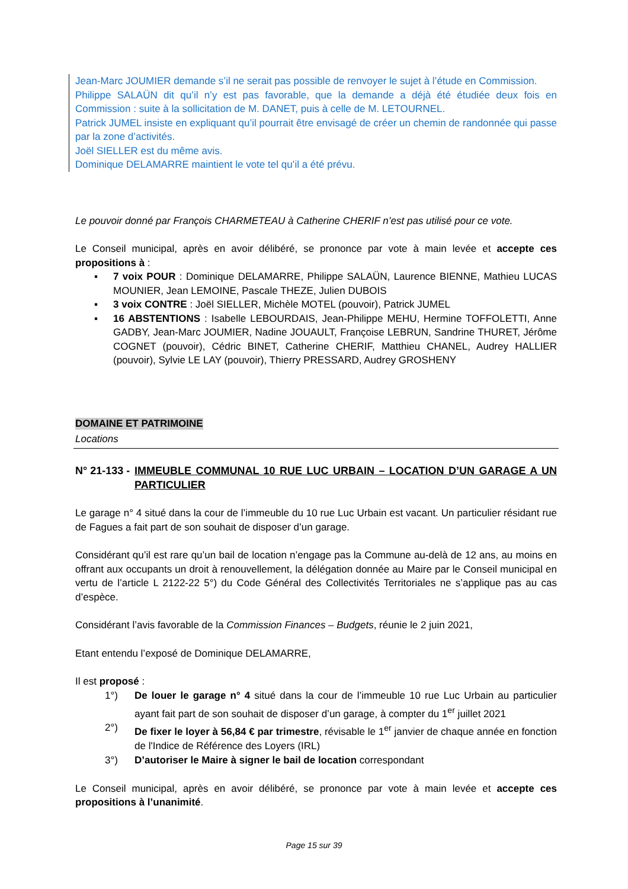Jean-Marc JOUMIER demande s’il ne serait pas possible de renvoyer le sujet à l’étude en Commission.
Philippe SALAÜN dit qu’il n’y est pas favorable, que la demande a déjà été étudiée deux fois en Commission : suite à la sollicitation de M. DANET, puis à celle de M. LETOURNEL.
Patrick JUMEL insiste en expliquant qu’il pourrait être envisagé de créer un chemin de randonnée qui passe par la zone d’activités.
Joël SIELLER est du même avis.
Dominique DELAMARRE maintient le vote tel qu’il a été prévu.
Le pouvoir donné par François CHARMETEAU à Catherine CHERIF n’est pas utilisé pour ce vote.
Le Conseil municipal, après en avoir délibéré, se prononce par vote à main levée et accepte ces propositions à :
▪ 7 voix POUR : Dominique DELAMARRE, Philippe SALAÜN, Laurence BIENNE, Mathieu LUCAS MOUNIER, Jean LEMOINE, Pascale THEZE, Julien DUBOIS
▪ 3 voix CONTRE : Joël SIELLER, Michèle MOTEL (pouvoir), Patrick JUMEL
▪ 16 ABSTENTIONS : Isabelle LEBOURDAIS, Jean-Philippe MEHU, Hermine TOFFOLETTI, Anne GADBY, Jean-Marc JOUMIER, Nadine JOUAULT, Françoise LEBRUN, Sandrine THURET, Jérôme COGNET (pouvoir), Cédric BINET, Catherine CHERIF, Matthieu CHANEL, Audrey HALLIER (pouvoir), Sylvie LE LAY (pouvoir), Thierry PRESSARD, Audrey GROSHENY
DOMAINE ET PATRIMOINE
Locations
N° 21-133 - IMMEUBLE COMMUNAL 10 RUE LUC URBAIN – LOCATION D’UN GARAGE A UN PARTICULIER
Le garage n° 4 situé dans la cour de l’immeuble du 10 rue Luc Urbain est vacant. Un particulier résidant rue de Fagues a fait part de son souhait de disposer d’un garage.
Considérant qu’il est rare qu’un bail de location n’engage pas la Commune au-delà de 12 ans, au moins en offrant aux occupants un droit à renouvellement, la délégation donnée au Maire par le Conseil municipal en vertu de l’article L 2122-22 5°) du Code Général des Collectivités Territoriales ne s’applique pas au cas d’espèce.
Considérant l’avis favorable de la Commission Finances – Budgets, réunie le 2 juin 2021,
Etant entendu l’exposé de Dominique DELAMARRE,
Il est proposé :
1°) De louer le garage n° 4 situé dans la cour de l’immeuble 10 rue Luc Urbain au particulier ayant fait part de son souhait de disposer d’un garage, à compter du 1<sup>er</sup> juillet 2021
2°) De fixer le loyer à 56,84 € par trimestre, révisable le 1<sup>er</sup> janvier de chaque année en fonction de l'Indice de Référence des Loyers (IRL)
3°) D’autoriser le Maire à signer le bail de location correspondant
Le Conseil municipal, après en avoir délibéré, se prononce par vote à main levée et accepte ces propositions à l’unanimité.
Page 15 sur 39